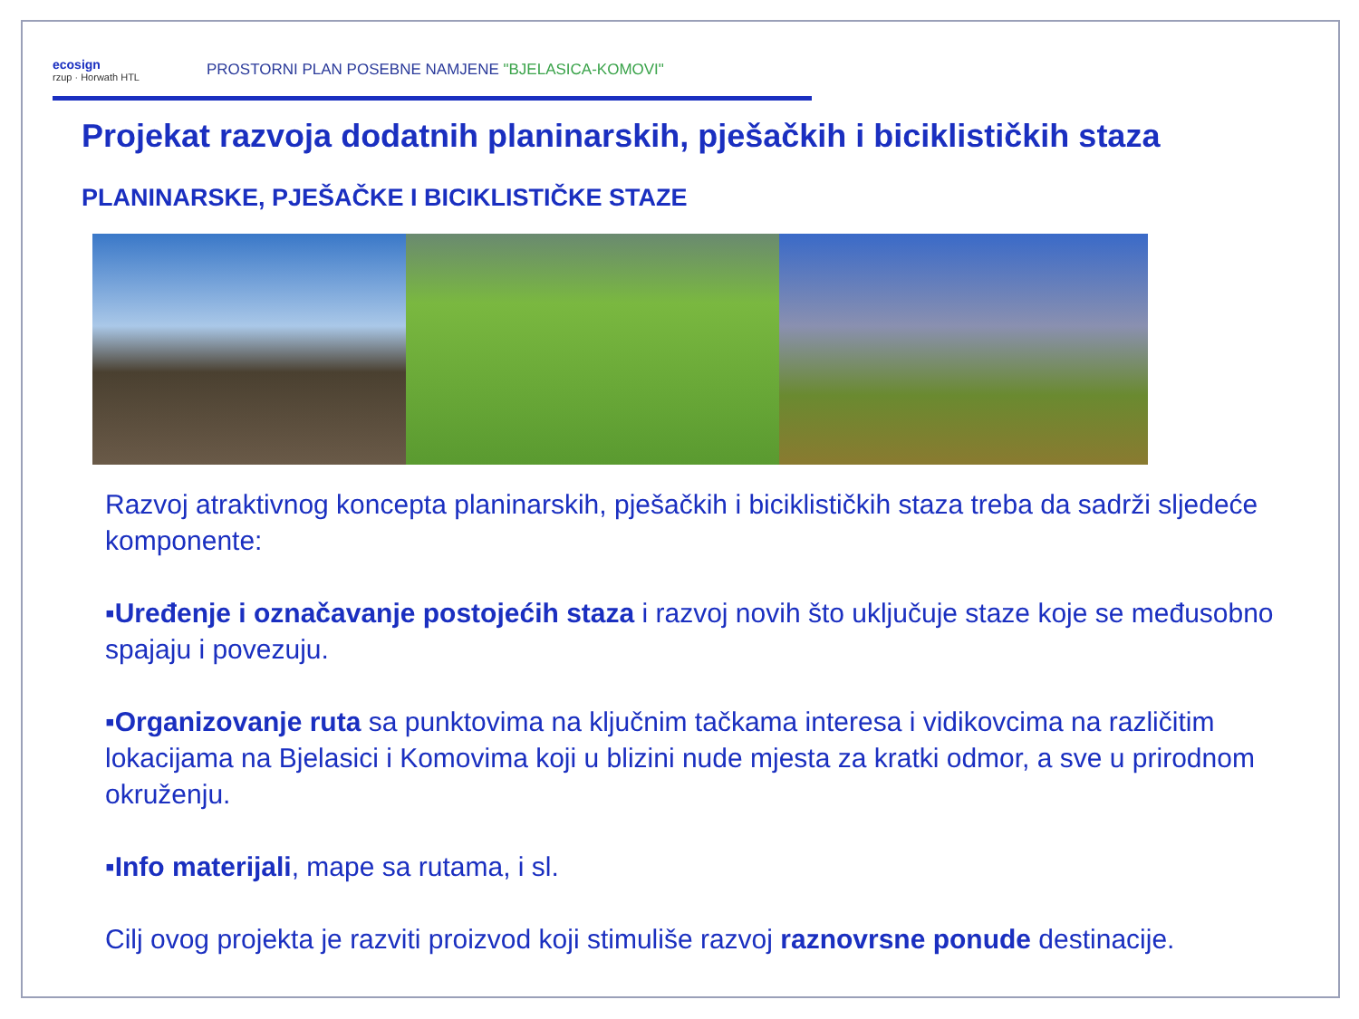ecosign
rzup · Horwath HTL
PROSTORNI PLAN POSEBNE NAMJENE "BJELASICA-KOMOVI"
Projekat razvoja dodatnih planinarskih, pješačkih i biciklističkih staza
PLANINARSKE, PJEŠAČKE I BICIKLISTIČKE STAZE
Razvoj atraktivnog koncepta planinarskih, pješačkih i biciklističkih staza treba da sadrži sljedeće komponente:
▪Uređenje i označavanje postojećih staza i razvoj novih što uključuje staze koje se međusobno spajaju i povezuju.
▪Organizovanje ruta sa punktovima na ključnim tačkama interesa i vidikovcima na različitim lokacijama na Bjelasici i Komovima koji u blizini nude mjesta za kratki odmor, a sve u prirodnom okruženju.
▪Info materijali, mape sa rutama, i sl.
Cilj ovog projekta je razviti proizvod koji stimuliše razvoj raznovrsne ponude destinacije.